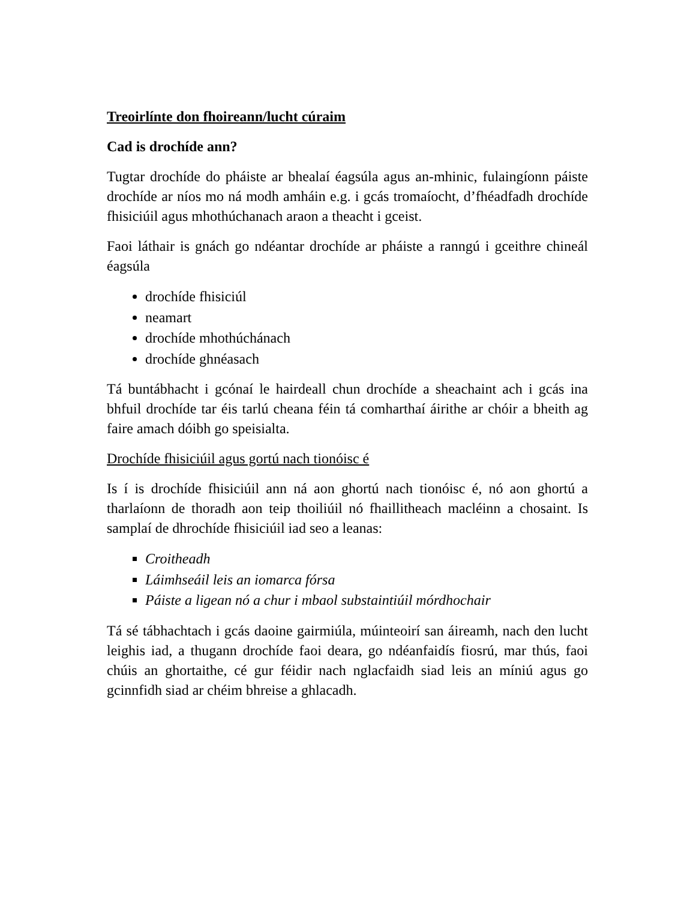Treoirlínte don fhoireann/lucht cúraim
Cad is drochíde ann?
Tugtar drochíde do pháiste ar bhealaí éagsúla agus an-mhinic, fulaingíonn páiste drochíde ar níos mo ná modh amháin e.g. i gcás tromaíocht, d’fhéadfadh drochíde fhisiciúil agus mhothúchanach araon a theacht i gceist.
Faoi láthair is gnách go ndéantar drochíde ar pháiste a ranngú i gceithre chineál éagsúla
drochíde fhisiciúl
neamart
drochíde mhothúchánach
drochíde ghnéasach
Tá buntábhacht i gcónaí le hairdeall chun drochíde a sheachaint ach i gcás ina bhfuil drochíde tar éis tarlú cheana féin tá comharthaí áirithe ar chóir a bheith ag faire amach dóibh go speisialta.
Drochíde fhisiciúil agus gortú nach tionóisc é
Is í is drochíde fhisiciúil ann ná aon ghortú nach tionóisc é, nó aon ghortú a tharlaíonn de thoradh aon teip thoiliúil nó fhaillitheach macléinn a chosaint. Is samplaí de dhrochíde fhisiciúil iad seo a leanas:
Croitheadh
Láimhseáil leis an iomarca fórsa
Páiste a ligean nó a chur i mbaol substaintiúil mórdhochair
Tá sé tábhachtach i gcás daoine gairmiúla, múinteoirí san áireamh, nach den lucht leighis iad, a thugann drochíde faoi deara, go ndéanfaidís fiosrú, mar thús, faoi chúis an ghortaithe, cé gur féidir nach nglacfaidh siad leis an míniú agus go gcinnfidh siad ar chéim bhreise a ghlacadh.